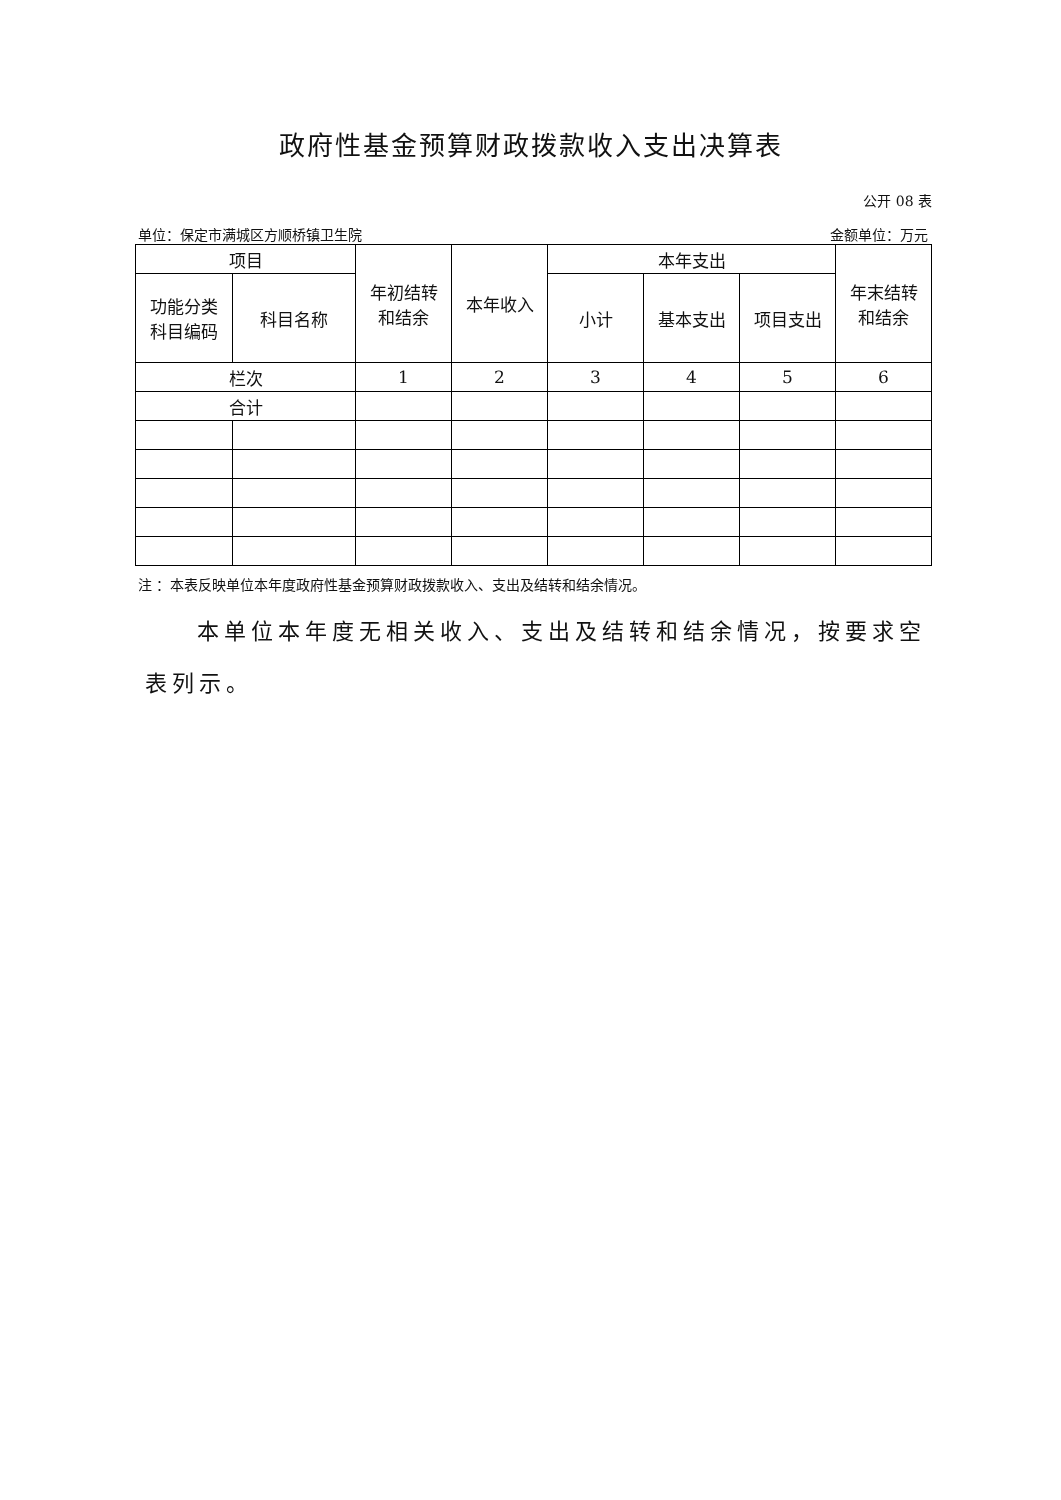政府性基金预算财政拨款收入支出决算表
公开 08 表
单位：保定市满城区方顺桥镇卫生院 金额单位：万元
| 项目 | | 年初结转 和结余 | 本年收入 | 本年支出 | | | 年末结转 和结余 |
| --- | --- | --- | --- | --- | --- | --- | --- |
| 功能分类 科目编码 | 科目名称 | | | 小计 | 基本支出 | 项目支出 | |
| 栏次 | | 1 | 2 | 3 | 4 | 5 | 6 |
| 合计 | | | | | | | |
注 ：本表反映单位本年度政府性基金预算财政拨款收入、支出及结转和结余情况。
本单位本年度无相关收入、支出及结转和结余情况，按要求空表列示。